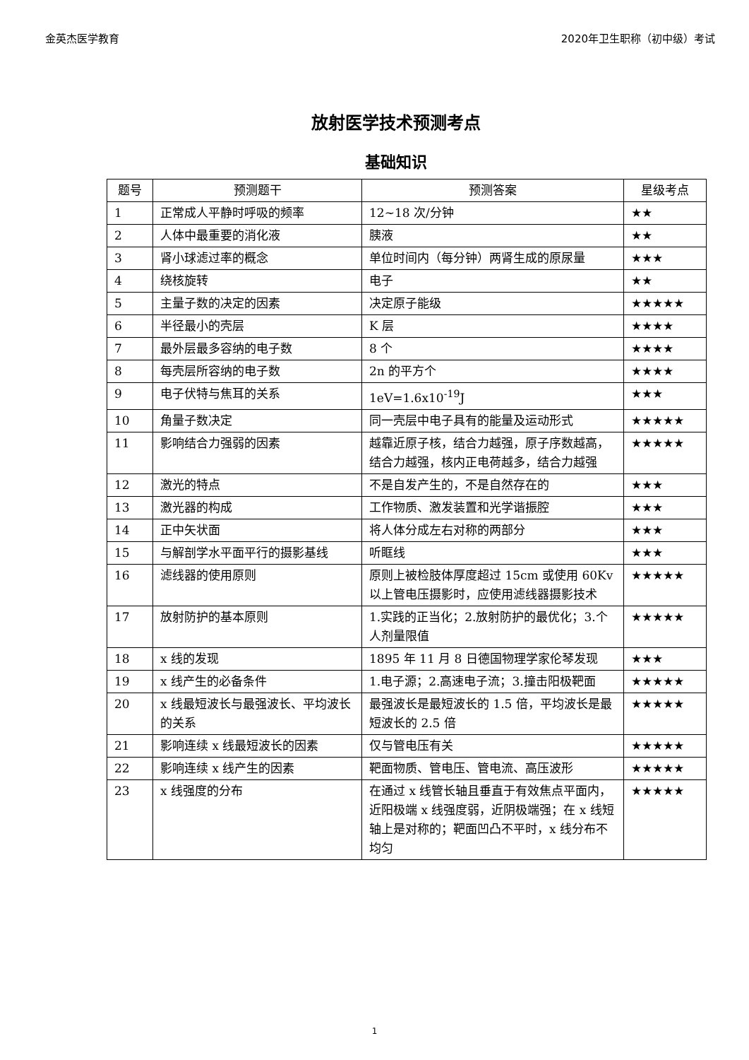金英杰医学教育 2020年卫生职称（初中级）考试
放射医学技术预测考点
基础知识
| 题号 | 预测题干 | 预测答案 | 星级考点 |
| --- | --- | --- | --- |
| 1 | 正常成人平静时呼吸的频率 | 12~18 次/分钟 | ★★ |
| 2 | 人体中最重要的消化液 | 胰液 | ★★ |
| 3 | 肾小球滤过率的概念 | 单位时间内（每分钟）两肾生成的原尿量 | ★★★ |
| 4 | 绕核旋转 | 电子 | ★★ |
| 5 | 主量子数的决定的因素 | 决定原子能级 | ★★★★★ |
| 6 | 半径最小的壳层 | K 层 | ★★★★ |
| 7 | 最外层最多容纳的电子数 | 8 个 | ★★★★ |
| 8 | 每壳层所容纳的电子数 | 2n 的平方个 | ★★★★ |
| 9 | 电子伏特与焦耳的关系 | 1eV=1.6x10<sup>-19</sup>J | ★★★ |
| 10 | 角量子数决定 | 同一壳层中电子具有的能量及运动形式 | ★★★★★ |
| 11 | 影响结合力强弱的因素 | 越靠近原子核，结合力越强，原子序数越高，结合力越强，核内正电荷越多，结合力越强 | ★★★★★ |
| 12 | 激光的特点 | 不是自发产生的，不是自然存在的 | ★★★ |
| 13 | 激光器的构成 | 工作物质、激发装置和光学谐振腔 | ★★★ |
| 14 | 正中矢状面 | 将人体分成左右对称的两部分 | ★★★ |
| 15 | 与解剖学水平面平行的摄影基线 | 听眶线 | ★★★ |
| 16 | 滤线器的使用原则 | 原则上被检肢体厚度超过 15cm 或使用 60Kv 以上管电压摄影时，应使用滤线器摄影技术 | ★★★★★ |
| 17 | 放射防护的基本原则 | 1.实践的正当化；2.放射防护的最优化；3.个人剂量限值 | ★★★★★ |
| 18 | x 线的发现 | 1895 年 11 月 8 日德国物理学家伦琴发现 | ★★★ |
| 19 | x 线产生的必备条件 | 1.电子源；2.高速电子流；3.撞击阳极靶面 | ★★★★★ |
| 20 | x 线最短波长与最强波长、平均波长的关系 | 最强波长是最短波长的 1.5 倍，平均波长是最短波长的 2.5 倍 | ★★★★★ |
| 21 | 影响连续 x 线最短波长的因素 | 仅与管电压有关 | ★★★★★ |
| 22 | 影响连续 x 线产生的因素 | 靶面物质、管电压、管电流、高压波形 | ★★★★★ |
| 23 | x 线强度的分布 | 在通过 x 线管长轴且垂直于有效焦点平面内，近阳极端 x 线强度弱，近阴极端强；在 x 线短轴上是对称的；靶面凹凸不平时，x 线分布不均匀 | ★★★★★ |
1